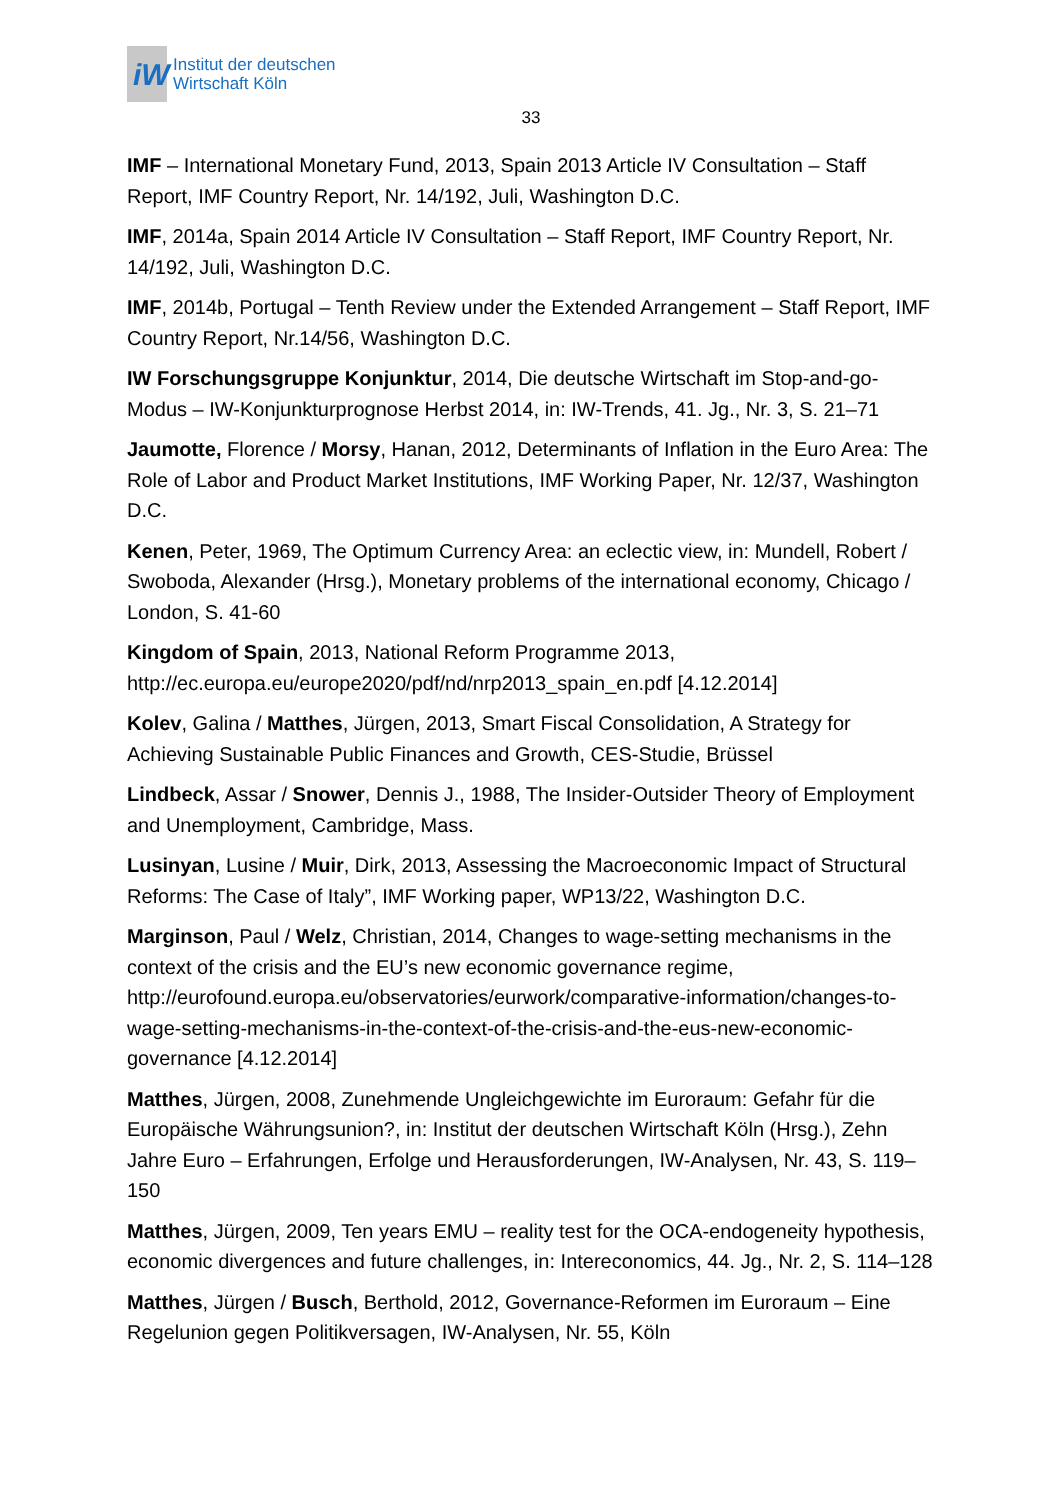iW
Institut der deutschen
Wirtschaft Köln
33
IMF – International Monetary Fund, 2013, Spain 2013 Article IV Consultation – Staff Report, IMF Country Report, Nr. 14/192, Juli, Washington D.C.
IMF, 2014a, Spain 2014 Article IV Consultation – Staff Report, IMF Country Report, Nr. 14/192, Juli, Washington D.C.
IMF, 2014b, Portugal – Tenth Review under the Extended Arrangement – Staff Report, IMF Country Report, Nr.14/56, Washington D.C.
IW Forschungsgruppe Konjunktur, 2014, Die deutsche Wirtschaft im Stop-and-go-Modus – IW-Konjunkturprognose Herbst 2014, in: IW-Trends, 41. Jg., Nr. 3, S. 21–71
Jaumotte, Florence / Morsy, Hanan, 2012, Determinants of Inflation in the Euro Area: The Role of Labor and Product Market Institutions, IMF Working Paper, Nr. 12/37, Washington D.C.
Kenen, Peter, 1969, The Optimum Currency Area: an eclectic view, in: Mundell, Robert / Swoboda, Alexander (Hrsg.), Monetary problems of the international economy, Chicago / London, S. 41-60
Kingdom of Spain, 2013, National Reform Programme 2013, http://ec.europa.eu/europe2020/pdf/nd/nrp2013_spain_en.pdf [4.12.2014]
Kolev, Galina / Matthes, Jürgen, 2013, Smart Fiscal Consolidation, A Strategy for Achieving Sustainable Public Finances and Growth, CES-Studie, Brüssel
Lindbeck, Assar / Snower, Dennis J., 1988, The Insider-Outsider Theory of Employment and Unemployment, Cambridge, Mass.
Lusinyan, Lusine / Muir, Dirk, 2013, Assessing the Macroeconomic Impact of Structural Reforms: The Case of Italy”, IMF Working paper, WP13/22, Washington D.C.
Marginson, Paul / Welz, Christian, 2014, Changes to wage-setting mechanisms in the context of the crisis and the EU’s new economic governance regime, http://eurofound.europa.eu/observatories/eurwork/comparative-information/changes-to-wage-setting-mechanisms-in-the-context-of-the-crisis-and-the-eus-new-economic-governance [4.12.2014]
Matthes, Jürgen, 2008, Zunehmende Ungleichgewichte im Euroraum: Gefahr für die Europäische Währungsunion?, in: Institut der deutschen Wirtschaft Köln (Hrsg.), Zehn Jahre Euro – Erfahrungen, Erfolge und Herausforderungen, IW-Analysen, Nr. 43, S. 119–150
Matthes, Jürgen, 2009, Ten years EMU – reality test for the OCA-endogeneity hypothesis, economic divergences and future challenges, in: Intereconomics, 44. Jg., Nr. 2, S. 114–128
Matthes, Jürgen / Busch, Berthold, 2012, Governance-Reformen im Euroraum – Eine Regelunion gegen Politikversagen, IW-Analysen, Nr. 55, Köln